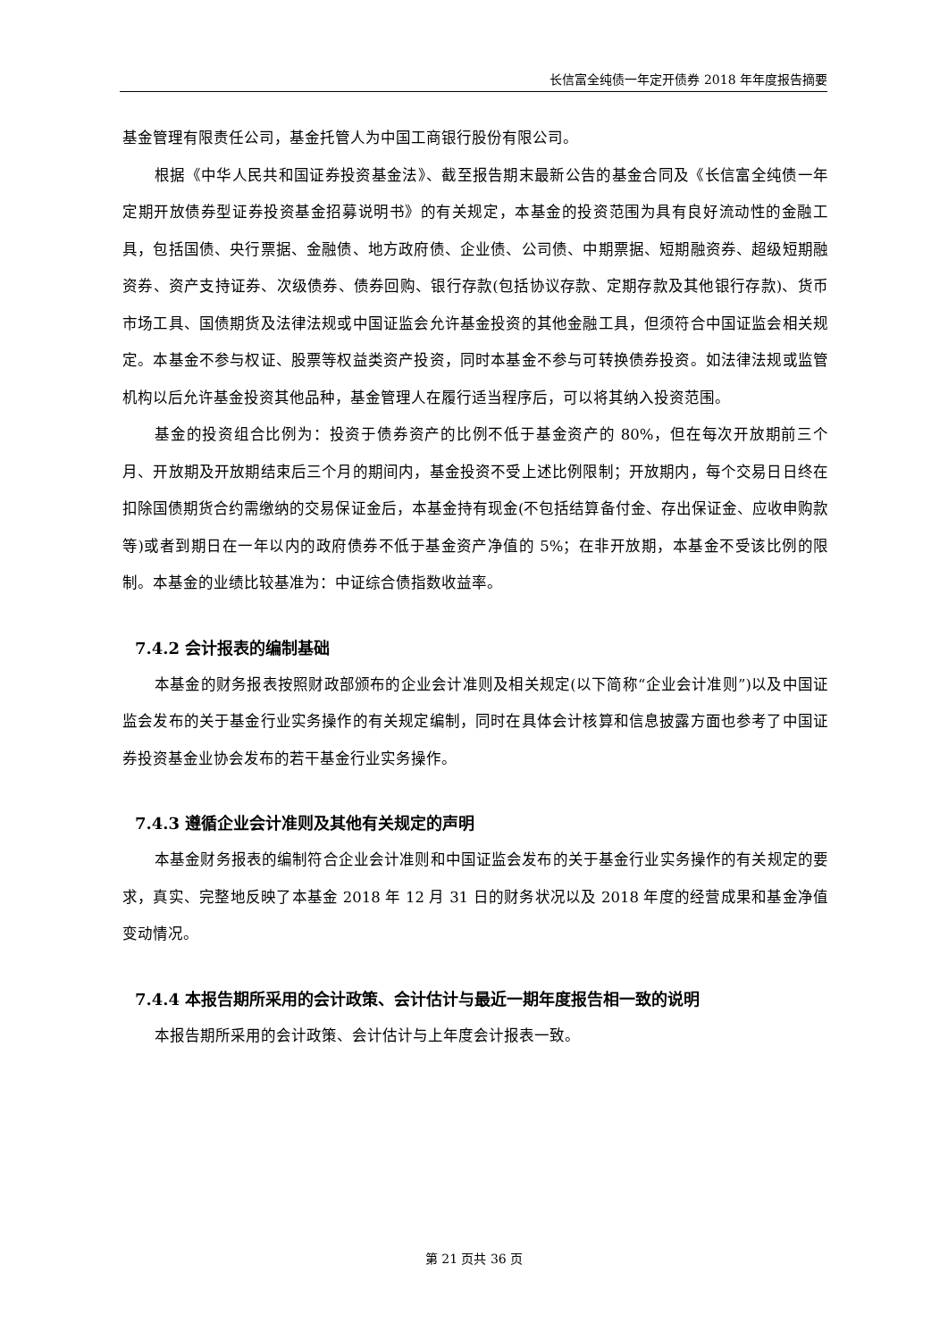长信富全纯债一年定开债券 2018 年年度报告摘要
基金管理有限责任公司，基金托管人为中国工商银行股份有限公司。
根据《中华人民共和国证券投资基金法》、截至报告期末最新公告的基金合同及《长信富全纯债一年定期开放债券型证券投资基金招募说明书》的有关规定，本基金的投资范围为具有良好流动性的金融工具，包括国债、央行票据、金融债、地方政府债、企业债、公司债、中期票据、短期融资券、超级短期融资券、资产支持证券、次级债券、债券回购、银行存款(包括协议存款、定期存款及其他银行存款)、货币市场工具、国债期货及法律法规或中国证监会允许基金投资的其他金融工具，但须符合中国证监会相关规定。本基金不参与权证、股票等权益类资产投资，同时本基金不参与可转换债券投资。如法律法规或监管机构以后允许基金投资其他品种，基金管理人在履行适当程序后，可以将其纳入投资范围。
基金的投资组合比例为：投资于债券资产的比例不低于基金资产的 80%，但在每次开放期前三个月、开放期及开放期结束后三个月的期间内，基金投资不受上述比例限制；开放期内，每个交易日日终在扣除国债期货合约需缴纳的交易保证金后，本基金持有现金(不包括结算备付金、存出保证金、应收申购款等)或者到期日在一年以内的政府债券不低于基金资产净值的 5%；在非开放期，本基金不受该比例的限制。本基金的业绩比较基准为：中证综合债指数收益率。
7.4.2 会计报表的编制基础
本基金的财务报表按照财政部颁布的企业会计准则及相关规定(以下简称“企业会计准则”)以及中国证监会发布的关于基金行业实务操作的有关规定编制，同时在具体会计核算和信息披露方面也参考了中国证券投资基金业协会发布的若干基金行业实务操作。
7.4.3 遵循企业会计准则及其他有关规定的声明
本基金财务报表的编制符合企业会计准则和中国证监会发布的关于基金行业实务操作的有关规定的要求，真实、完整地反映了本基金 2018 年 12 月 31 日的财务状况以及 2018 年度的经营成果和基金净值变动情况。
7.4.4 本报告期所采用的会计政策、会计估计与最近一期年度报告相一致的说明
本报告期所采用的会计政策、会计估计与上年度会计报表一致。
第 21 页共 36 页